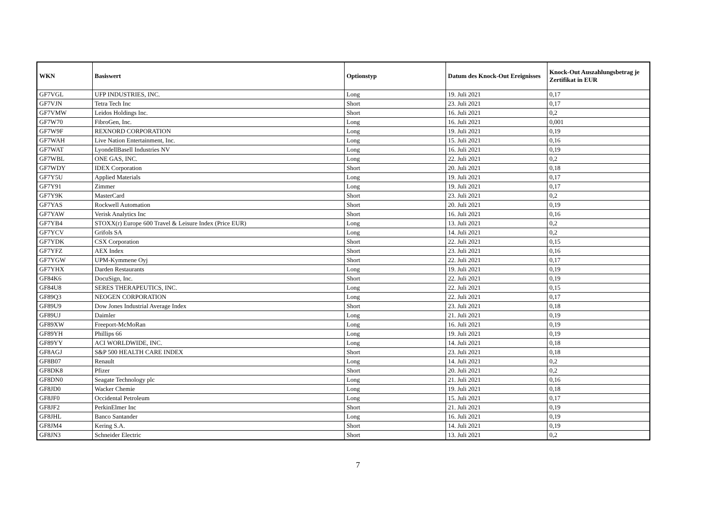| WKN | Basiswert | Optionstyp | Datum des Knock-Out Ereignisses | Knock-Out Auszahlungsbetrag je Zertifikat in EUR |
| --- | --- | --- | --- | --- |
| GF7VGL | UFP INDUSTRIES, INC. | Long | 19. Juli 2021 | 0,17 |
| GF7VJN | Tetra Tech Inc | Short | 23. Juli 2021 | 0,17 |
| GF7VMW | Leidos Holdings Inc. | Short | 16. Juli 2021 | 0,2 |
| GF7W70 | FibroGen, Inc. | Long | 16. Juli 2021 | 0,001 |
| GF7W9F | REXNORD CORPORATION | Long | 19. Juli 2021 | 0,19 |
| GF7WAH | Live Nation Entertainment, Inc. | Long | 15. Juli 2021 | 0,16 |
| GF7WAT | LyondellBasell Industries NV | Long | 16. Juli 2021 | 0,19 |
| GF7WBL | ONE GAS, INC. | Long | 22. Juli 2021 | 0,2 |
| GF7WDY | IDEX Corporation | Short | 20. Juli 2021 | 0,18 |
| GF7Y5U | Applied Materials | Long | 19. Juli 2021 | 0,17 |
| GF7Y91 | Zimmer | Long | 19. Juli 2021 | 0,17 |
| GF7Y9K | MasterCard | Short | 23. Juli 2021 | 0,2 |
| GF7YAS | Rockwell Automation | Short | 20. Juli 2021 | 0,19 |
| GF7YAW | Verisk Analytics Inc | Short | 16. Juli 2021 | 0,16 |
| GF7YB4 | STOXX(r) Europe 600 Travel & Leisure Index (Price EUR) | Long | 13. Juli 2021 | 0,2 |
| GF7YCV | Grifols SA | Long | 14. Juli 2021 | 0,2 |
| GF7YDK | CSX Corporation | Short | 22. Juli 2021 | 0,15 |
| GF7YFZ | AEX Index | Short | 23. Juli 2021 | 0,16 |
| GF7YGW | UPM-Kymmene Oyj | Short | 22. Juli 2021 | 0,17 |
| GF7YHX | Darden Restaurants | Long | 19. Juli 2021 | 0,19 |
| GF84K6 | DocuSign, Inc. | Short | 22. Juli 2021 | 0,19 |
| GF84U8 | SERES THERAPEUTICS, INC. | Long | 22. Juli 2021 | 0,15 |
| GF89Q3 | NEOGEN CORPORATION | Long | 22. Juli 2021 | 0,17 |
| GF89U9 | Dow Jones Industrial Average Index | Short | 23. Juli 2021 | 0,18 |
| GF89UJ | Daimler | Long | 21. Juli 2021 | 0,19 |
| GF89XW | Freeport-McMoRan | Long | 16. Juli 2021 | 0,19 |
| GF89YH | Phillips 66 | Long | 19. Juli 2021 | 0,19 |
| GF89YY | ACI WORLDWIDE, INC. | Long | 14. Juli 2021 | 0,18 |
| GF8AGJ | S&P 500 HEALTH CARE INDEX | Short | 23. Juli 2021 | 0,18 |
| GF8B07 | Renault | Long | 14. Juli 2021 | 0,2 |
| GF8DK8 | Pfizer | Short | 20. Juli 2021 | 0,2 |
| GF8DN0 | Seagate Technology plc | Long | 21. Juli 2021 | 0,16 |
| GF8JD0 | Wacker Chemie | Long | 19. Juli 2021 | 0,18 |
| GF8JF0 | Occidental Petroleum | Long | 15. Juli 2021 | 0,17 |
| GF8JF2 | PerkinElmer Inc | Short | 21. Juli 2021 | 0,19 |
| GF8JHL | Banco Santander | Long | 16. Juli 2021 | 0,19 |
| GF8JM4 | Kering S.A. | Short | 14. Juli 2021 | 0,19 |
| GF8JN3 | Schneider Electric | Short | 13. Juli 2021 | 0,2 |
7